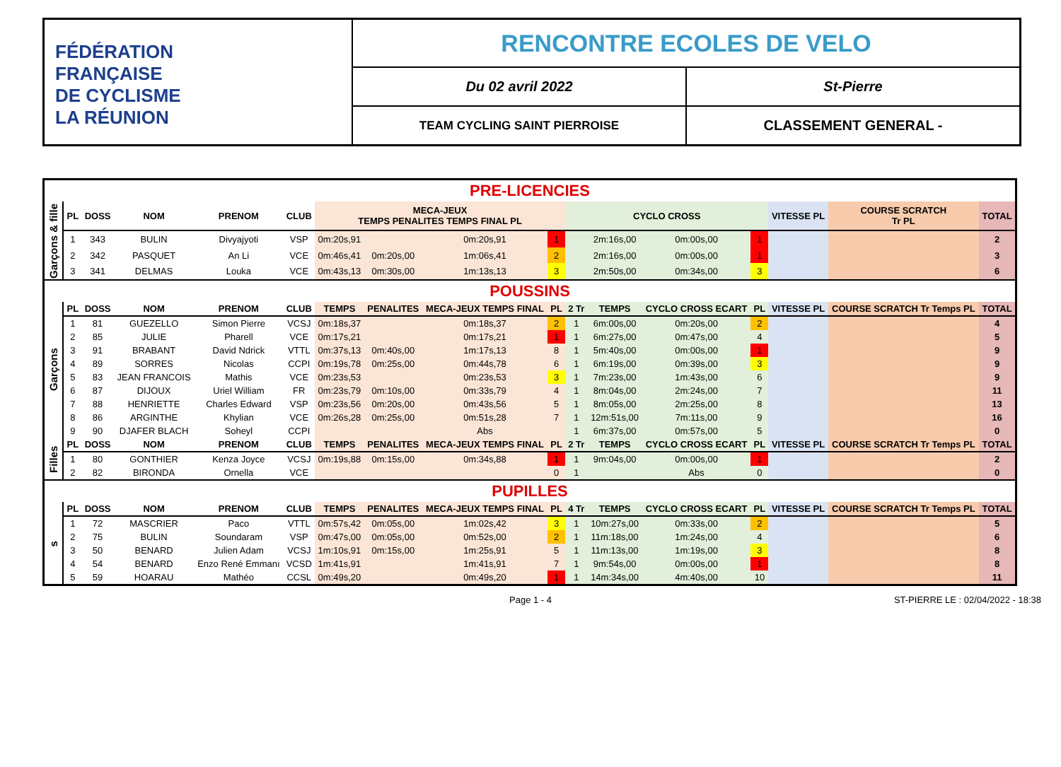FÉDÉRATION
FRANÇAISE
DE CYCLISME
LA RÉUNION
RENCONTRE ECOLES DE VELO
Du 02 avril 2022 St-Pierre
TEAM CYCLING SAINT PIERROISE
CLASSEMENT GENERAL -
| PRE-LICENCIES | | | | | | | | | | | | | | | | |
| Garçons & fille | PL | DOSS | NOM | PRENOM | CLUB | MECA-JEUX TEMPS PENALITES TEMPS FINAL PL | | | | CYCLO CROSS | | | | VITESSE PL | COURSE SCRATCH Tr PL | TOTAL |
| | 1 | 343 | BULIN | Divyajyoti | VSP | 0m:20s,91 | | 0m:20s,91 | 1 | | 2m:16s,00 | 0m:00s,00 | 1 | | | 2 |
| | 2 | 342 | PASQUET | An Li | VCE | 0m:46s,41 | 0m:20s,00 | 1m:06s,41 | 2 | | 2m:16s,00 | 0m:00s,00 | 1 | | | 3 |
| | 3 | 341 | DELMAS | Louka | VCE | 0m:43s,13 | 0m:30s,00 | 1m:13s,13 | 3 | | 2m:50s,00 | 0m:34s,00 | 3 | | | 6 |
| POUSSINS | | | | | | | | | | | | | | | | |
| Garçons | PL | DOSS | NOM | PRENOM | CLUB | TEMPS | PENALITES | MECA-JEUX TEMPS FINAL | PL | 2 Tr | TEMPS | CYCLO CROSS ECART | PL | VITESSE PL | COURSE SCRATCH Tr Temps PL | TOTAL |
| | 1 | 81 | GUEZELLO | Simon Pierre | VCSJ | 0m:18s,37 | | 0m:18s,37 | 2 | 1 | 6m:00s,00 | 0m:20s,00 | 2 | | | 4 |
| | 2 | 85 | JULIE | Pharell | VCE | 0m:17s,21 | | 0m:17s,21 | 1 | 1 | 6m:27s,00 | 0m:47s,00 | 4 | | | 5 |
| | 3 | 91 | BRABANT | David Ndrick | VTTL | 0m:37s,13 | 0m:40s,00 | 1m:17s,13 | 8 | 1 | 5m:40s,00 | 0m:00s,00 | 1 | | | 9 |
| | 4 | 89 | SORRES | Nicolas | CCPI | 0m:19s,78 | 0m:25s,00 | 0m:44s,78 | 6 | 1 | 6m:19s,00 | 0m:39s,00 | 3 | | | 9 |
| | 5 | 83 | JEAN FRANCOIS | Mathis | VCE | 0m:23s,53 | | 0m:23s,53 | 3 | 1 | 7m:23s,00 | 1m:43s,00 | 6 | | | 9 |
| | 6 | 87 | DIJOUX | Uriel William | FR | 0m:23s,79 | 0m:10s,00 | 0m:33s,79 | 4 | 1 | 8m:04s,00 | 2m:24s,00 | 7 | | | 11 |
| | 7 | 88 | HENRIETTE | Charles Edward | VSP | 0m:23s,56 | 0m:20s,00 | 0m:43s,56 | 5 | 1 | 8m:05s,00 | 2m:25s,00 | 8 | | | 13 |
| | 8 | 86 | ARGINTHE | Khylian | VCE | 0m:26s,28 | 0m:25s,00 | 0m:51s,28 | 7 | 1 | 12m:51s,00 | 7m:11s,00 | 9 | | | 16 |
| | 9 | 90 | DJAFER BLACH | Soheyl | CCPI | | | Abs | | 1 | 6m:37s,00 | 0m:57s,00 | 5 | | | 0 |
| Filles | PL | DOSS | NOM | PRENOM | CLUB | TEMPS | PENALITES | MECA-JEUX TEMPS FINAL | PL | 2 Tr | TEMPS | CYCLO CROSS ECART | PL | VITESSE PL | COURSE SCRATCH Tr Temps PL | TOTAL |
| | 1 | 80 | GONTHIER | Kenza Joyce | VCSJ | 0m:19s,88 | 0m:15s,00 | 0m:34s,88 | 1 | 1 | 9m:04s,00 | 0m:00s,00 | 1 | | | 2 |
| | 2 | 82 | BIRONDA | Ornella | VCE | | | | 0 | 1 | | Abs | 0 | | | 0 |
| PUPILLES | | | | | | | | | | | | | | | | |
| s | PL | DOSS | NOM | PRENOM | CLUB | TEMPS | PENALITES | MECA-JEUX TEMPS FINAL | PL | 4 Tr | TEMPS | CYCLO CROSS ECART | PL | VITESSE PL | COURSE SCRATCH Tr Temps PL | TOTAL |
| | 1 | 72 | MASCRIER | Paco | VTTL | 0m:57s,42 | 0m:05s,00 | 1m:02s,42 | 3 | 1 | 10m:27s,00 | 0m:33s,00 | 2 | | | 5 |
| | 2 | 75 | BULIN | Soundaram | VSP | 0m:47s,00 | 0m:05s,00 | 0m:52s,00 | 2 | 1 | 11m:18s,00 | 1m:24s,00 | 4 | | | 6 |
| | 3 | 50 | BENARD | Julien Adam | VCSJ | 1m:10s,91 | 0m:15s,00 | 1m:25s,91 | 5 | 1 | 11m:13s,00 | 1m:19s,00 | 3 | | | 8 |
| | 4 | 54 | BENARD | Enzo René Emmanı | VCSD | 1m:41s,91 | | 1m:41s,91 | 7 | 1 | 9m:54s,00 | 0m:00s,00 | 1 | | | 8 |
| | 5 | 59 | HOARAU | Mathéo | CCSL | 0m:49s,20 | | 0m:49s,20 | 1 | 1 | 14m:34s,00 | 4m:40s,00 | 10 | | | 11 |
Page 1 - 4 ST-PIERRE LE : 02/04/2022 - 18:38